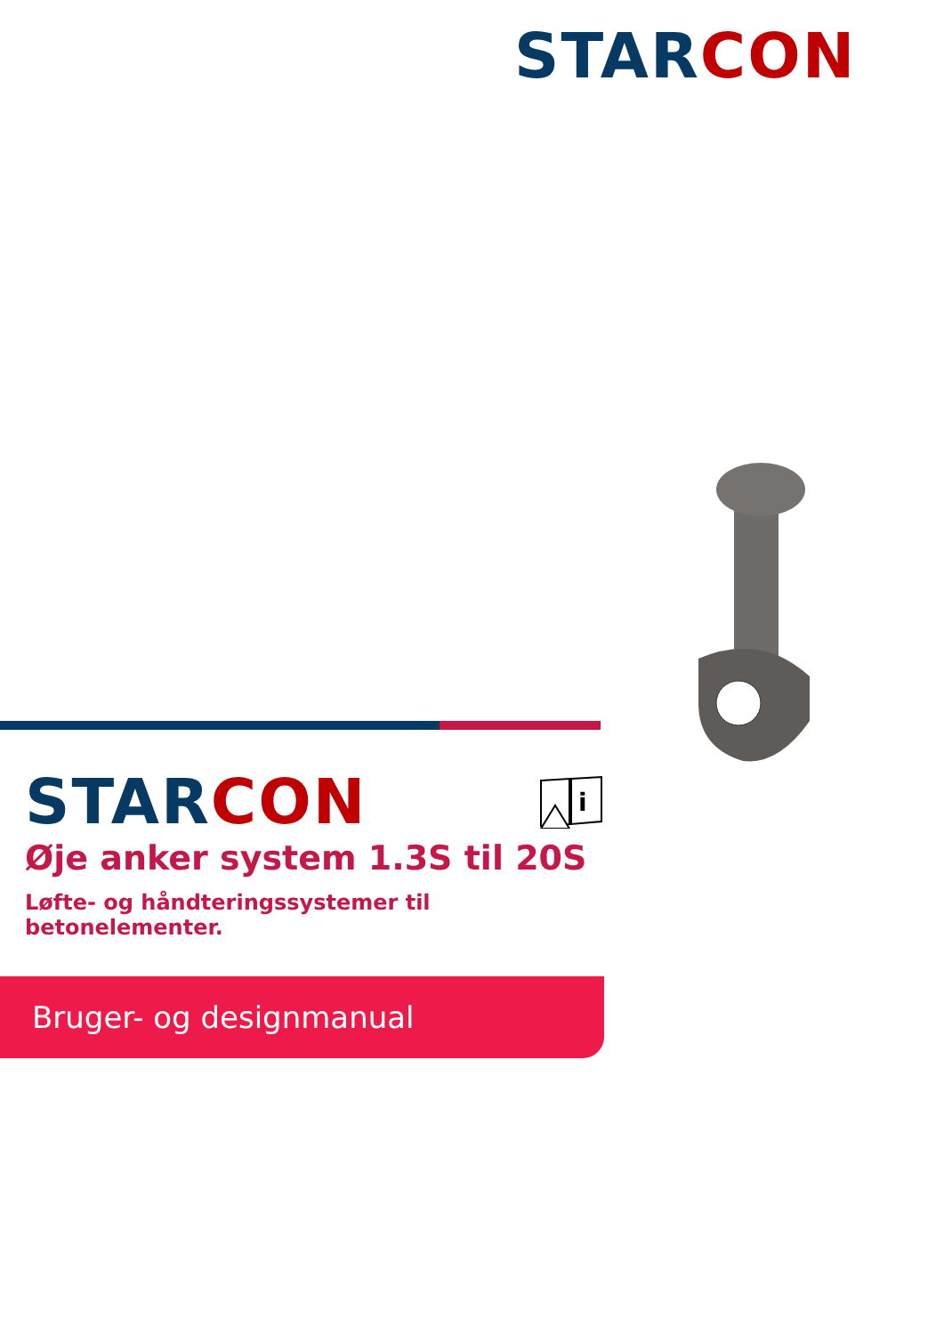STAR CON
STAR CON
i
Øje anker system 1.3S til 20S
Løfte- og håndteringssystemer til betonelementer.
Bruger- og designmanual